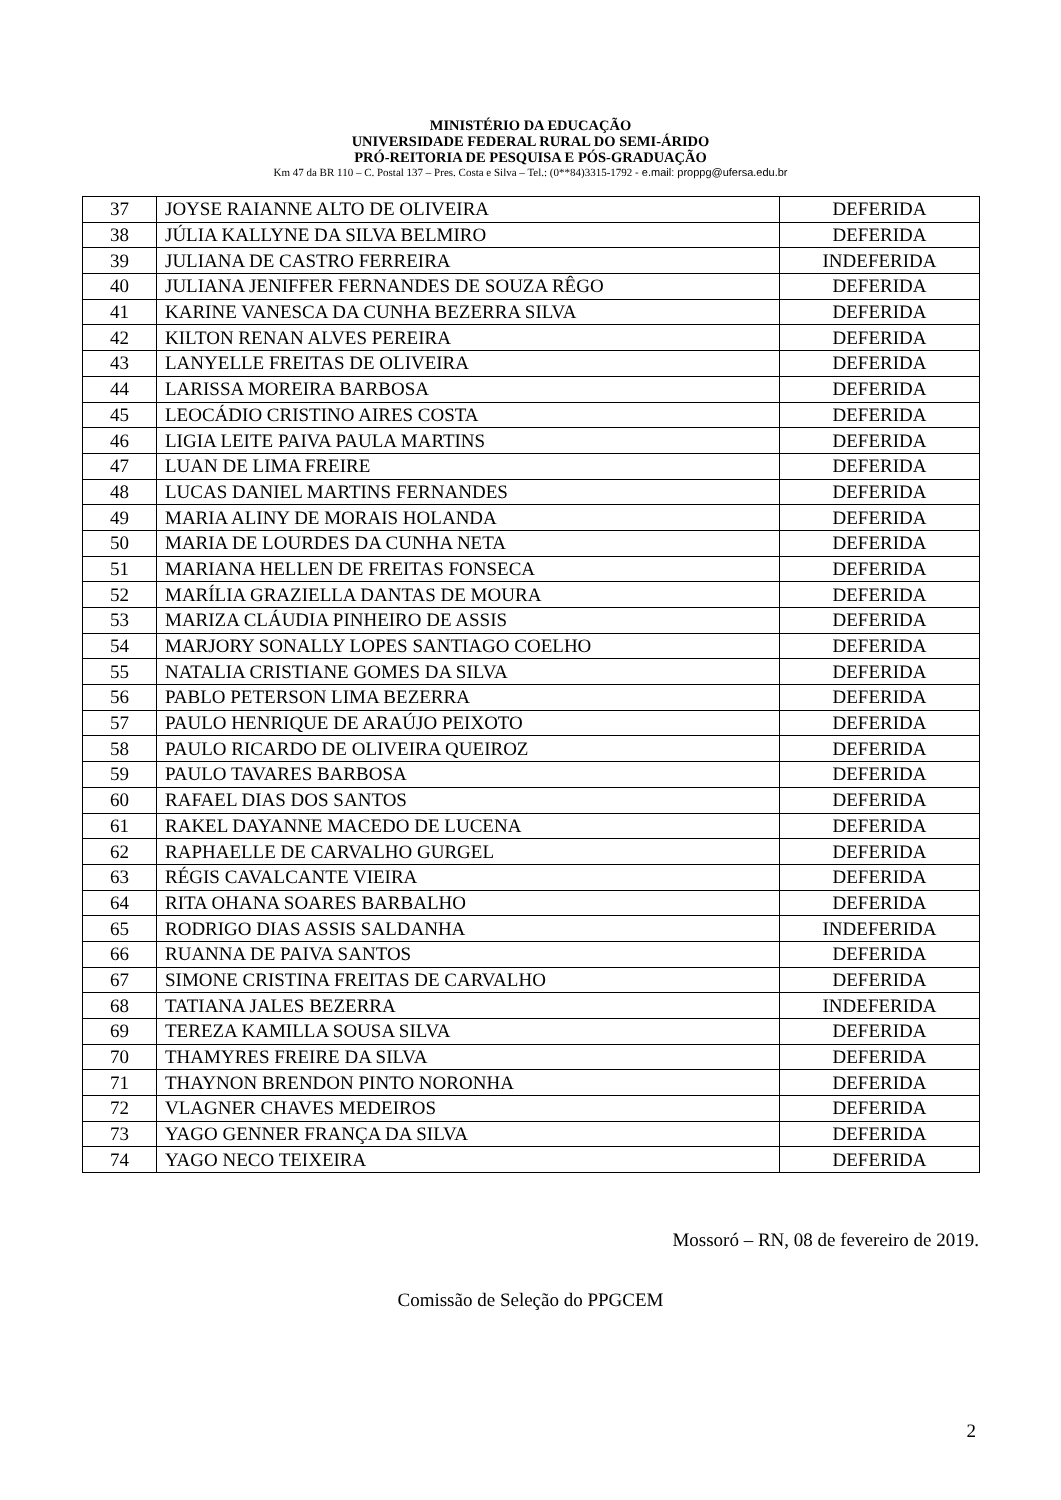MINISTÉRIO DA EDUCAÇÃO
UNIVERSIDADE FEDERAL RURAL DO SEMI-ÁRIDO
PRÓ-REITORIA DE PESQUISA E PÓS-GRADUAÇÃO
Km 47 da BR 110 – C. Postal 137 – Pres. Costa e Silva – Tel.: (0**84)3315-1792 - e.mail: proppg@ufersa.edu.br
| 37 | JOYSE RAIANNE ALTO DE OLIVEIRA | DEFERIDA |
| 38 | JÚLIA KALLYNE DA SILVA BELMIRO | DEFERIDA |
| 39 | JULIANA DE CASTRO FERREIRA | INDEFERIDA |
| 40 | JULIANA JENIFFER FERNANDES DE SOUZA RÊGO | DEFERIDA |
| 41 | KARINE VANESCA DA CUNHA BEZERRA SILVA | DEFERIDA |
| 42 | KILTON RENAN ALVES PEREIRA | DEFERIDA |
| 43 | LANYELLE FREITAS DE OLIVEIRA | DEFERIDA |
| 44 | LARISSA MOREIRA BARBOSA | DEFERIDA |
| 45 | LEOCÁDIO CRISTINO AIRES COSTA | DEFERIDA |
| 46 | LIGIA LEITE PAIVA PAULA MARTINS | DEFERIDA |
| 47 | LUAN DE LIMA FREIRE | DEFERIDA |
| 48 | LUCAS DANIEL MARTINS FERNANDES | DEFERIDA |
| 49 | MARIA ALINY DE MORAIS HOLANDA | DEFERIDA |
| 50 | MARIA DE LOURDES DA CUNHA NETA | DEFERIDA |
| 51 | MARIANA HELLEN DE FREITAS FONSECA | DEFERIDA |
| 52 | MARÍLIA GRAZIELLA DANTAS DE MOURA | DEFERIDA |
| 53 | MARIZA CLÁUDIA PINHEIRO DE ASSIS | DEFERIDA |
| 54 | MARJORY SONALLY LOPES SANTIAGO COELHO | DEFERIDA |
| 55 | NATALIA CRISTIANE GOMES DA SILVA | DEFERIDA |
| 56 | PABLO PETERSON LIMA BEZERRA | DEFERIDA |
| 57 | PAULO HENRIQUE DE ARAÚJO PEIXOTO | DEFERIDA |
| 58 | PAULO RICARDO DE OLIVEIRA QUEIROZ | DEFERIDA |
| 59 | PAULO TAVARES BARBOSA | DEFERIDA |
| 60 | RAFAEL DIAS DOS SANTOS | DEFERIDA |
| 61 | RAKEL DAYANNE MACEDO DE LUCENA | DEFERIDA |
| 62 | RAPHAELLE DE CARVALHO GURGEL | DEFERIDA |
| 63 | RÉGIS CAVALCANTE VIEIRA | DEFERIDA |
| 64 | RITA OHANA SOARES BARBALHO | DEFERIDA |
| 65 | RODRIGO DIAS ASSIS SALDANHA | INDEFERIDA |
| 66 | RUANNA DE PAIVA SANTOS | DEFERIDA |
| 67 | SIMONE CRISTINA FREITAS DE CARVALHO | DEFERIDA |
| 68 | TATIANA JALES BEZERRA | INDEFERIDA |
| 69 | TEREZA KAMILLA SOUSA SILVA | DEFERIDA |
| 70 | THAMYRES FREIRE DA SILVA | DEFERIDA |
| 71 | THAYNON BRENDON PINTO NORONHA | DEFERIDA |
| 72 | VLAGNER CHAVES MEDEIROS | DEFERIDA |
| 73 | YAGO GENNER FRANÇA DA SILVA | DEFERIDA |
| 74 | YAGO NECO TEIXEIRA | DEFERIDA |
Mossoró – RN, 08 de fevereiro de 2019.
Comissão de Seleção do PPGCEM
2